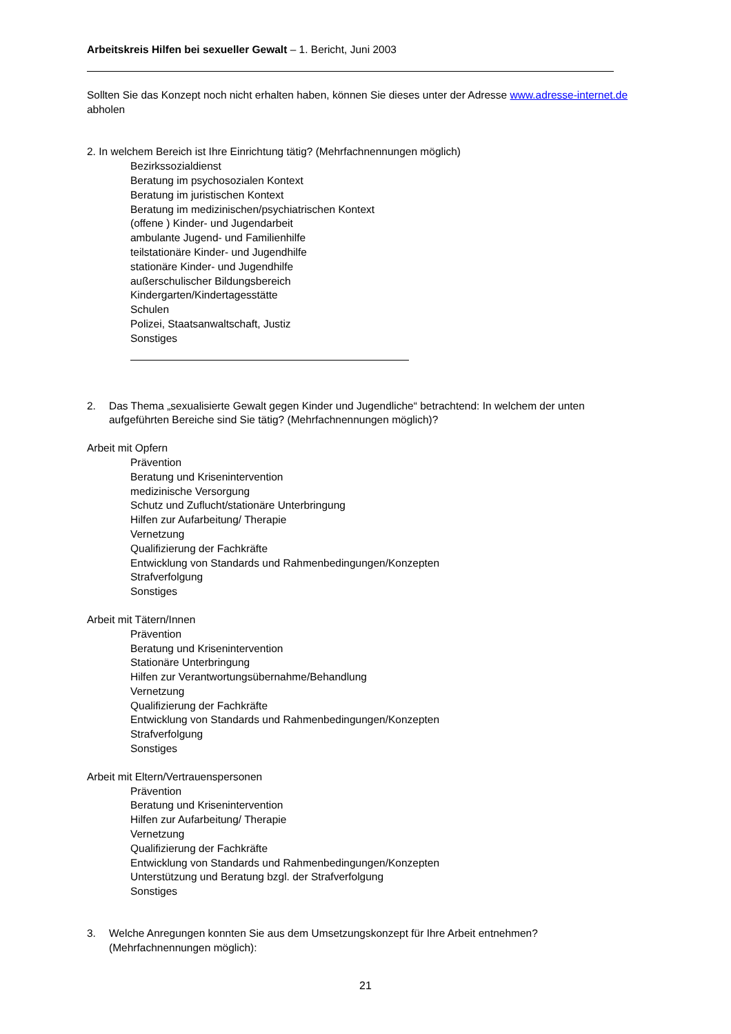Arbeitskreis Hilfen bei sexueller Gewalt – 1. Bericht, Juni 2003
Sollten Sie das Konzept noch nicht erhalten haben, können Sie dieses unter der Adresse www.adresse-internet.de abholen
2. In welchem Bereich ist Ihre Einrichtung tätig? (Mehrfachnennungen möglich)
Bezirkssozialdienst
Beratung im psychosozialen Kontext
Beratung im juristischen Kontext
Beratung im medizinischen/psychiatrischen Kontext
(offene ) Kinder- und Jugendarbeit
ambulante Jugend- und Familienhilfe
teilstationäre Kinder- und Jugendhilfe
stationäre Kinder- und Jugendhilfe
außerschulischer Bildungsbereich
Kindergarten/Kindertagesstätte
Schulen
Polizei, Staatsanwaltschaft, Justiz
Sonstiges
2. Das Thema „sexualisierte Gewalt gegen Kinder und Jugendliche“ betrachtend: In welchem der unten aufgeführten Bereiche sind Sie tätig? (Mehrfachnennungen möglich)?
Arbeit mit Opfern
Prävention
Beratung und Krisenintervention
medizinische Versorgung
Schutz und Zuflucht/stationäre Unterbringung
Hilfen zur Aufarbeitung/ Therapie
Vernetzung
Qualifizierung der Fachkräfte
Entwicklung von Standards und Rahmenbedingungen/Konzepten
Strafverfolgung
Sonstiges
Arbeit mit Tätern/Innen
Prävention
Beratung und Krisenintervention
Stationäre Unterbringung
Hilfen zur Verantwortungsübernahme/Behandlung
Vernetzung
Qualifizierung der Fachkräfte
Entwicklung von Standards und Rahmenbedingungen/Konzepten
Strafverfolgung
Sonstiges
Arbeit mit Eltern/Vertrauenspersonen
Prävention
Beratung und Krisenintervention
Hilfen zur Aufarbeitung/ Therapie
Vernetzung
Qualifizierung der Fachkräfte
Entwicklung von Standards und Rahmenbedingungen/Konzepten
Unterstützung und Beratung bzgl. der Strafverfolgung
Sonstiges
3. Welche Anregungen konnten Sie aus dem Umsetzungskonzept für Ihre Arbeit entnehmen? (Mehrfachnennungen möglich):
21